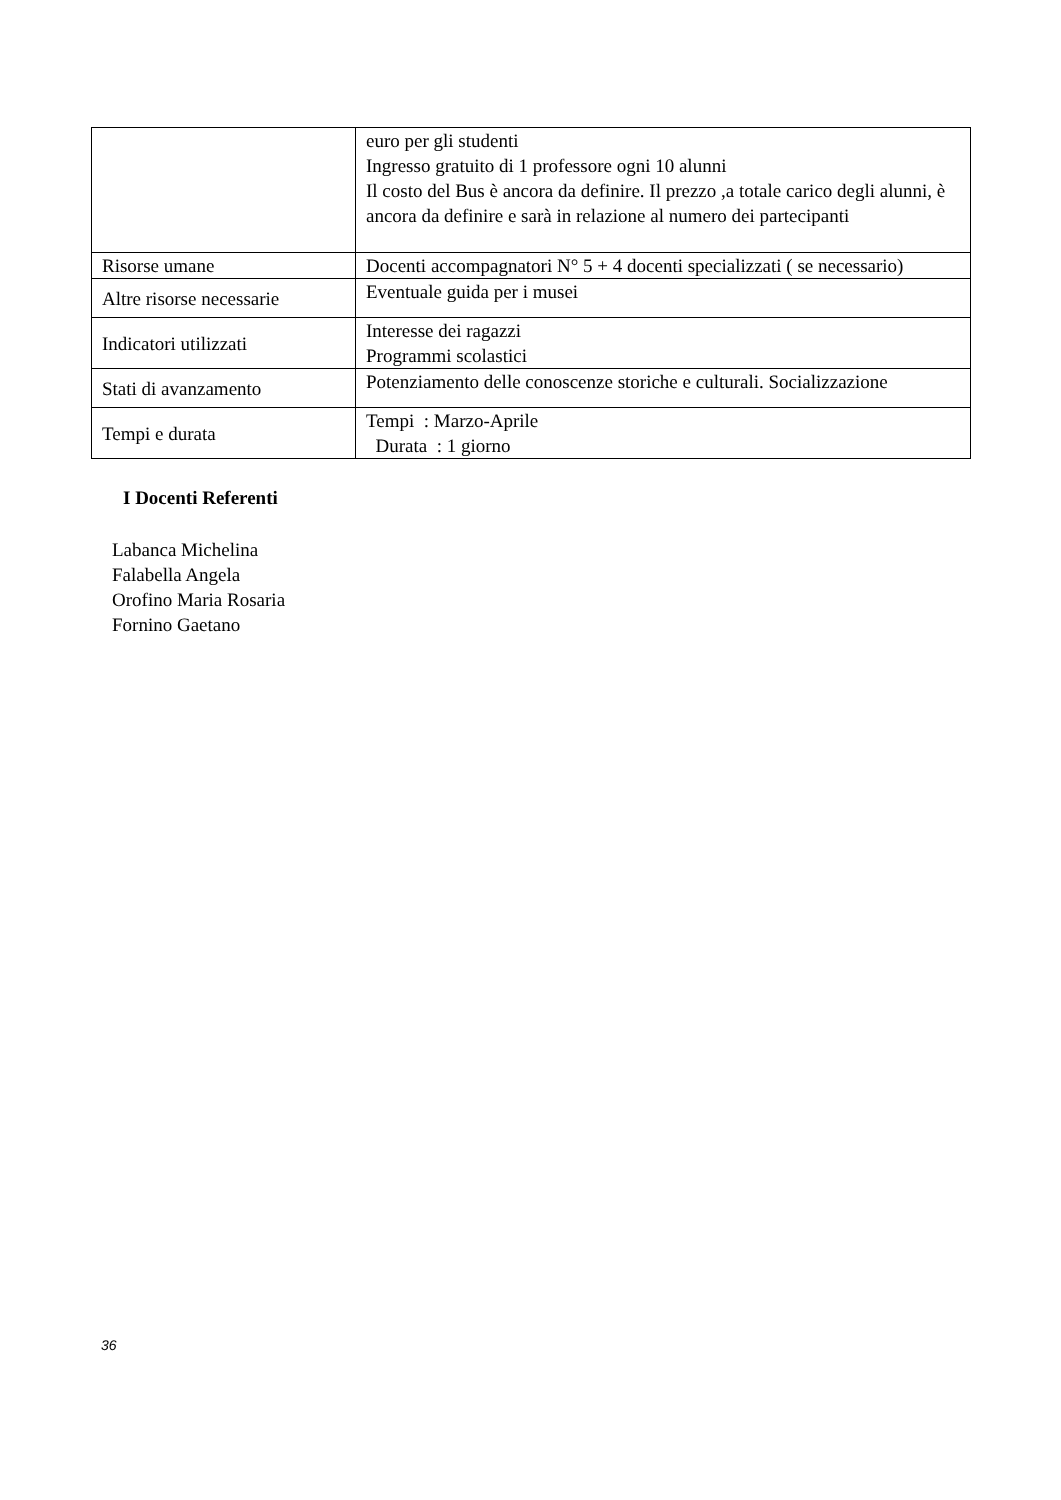| | euro per gli studenti Ingresso gratuito di 1 professore ogni 10 alunni Il costo del Bus è ancora da definire. Il prezzo ,a totale carico degli alunni, è ancora da definire e sarà in relazione al numero dei partecipanti |
| Risorse umane | Docenti accompagnatori N° 5 + 4 docenti specializzati ( se necessario) |
| Altre risorse necessarie | Eventuale guida per i musei |
| Indicatori utilizzati | Interesse dei ragazzi Programmi scolastici |
| Stati di avanzamento | Potenziamento delle conoscenze storiche e culturali. Socializzazione |
| Tempi e durata | Tempi : Marzo-Aprile Durata : 1 giorno |
I Docenti Referenti
Labanca Michelina
Falabella Angela
Orofino Maria Rosaria
Fornino Gaetano
36